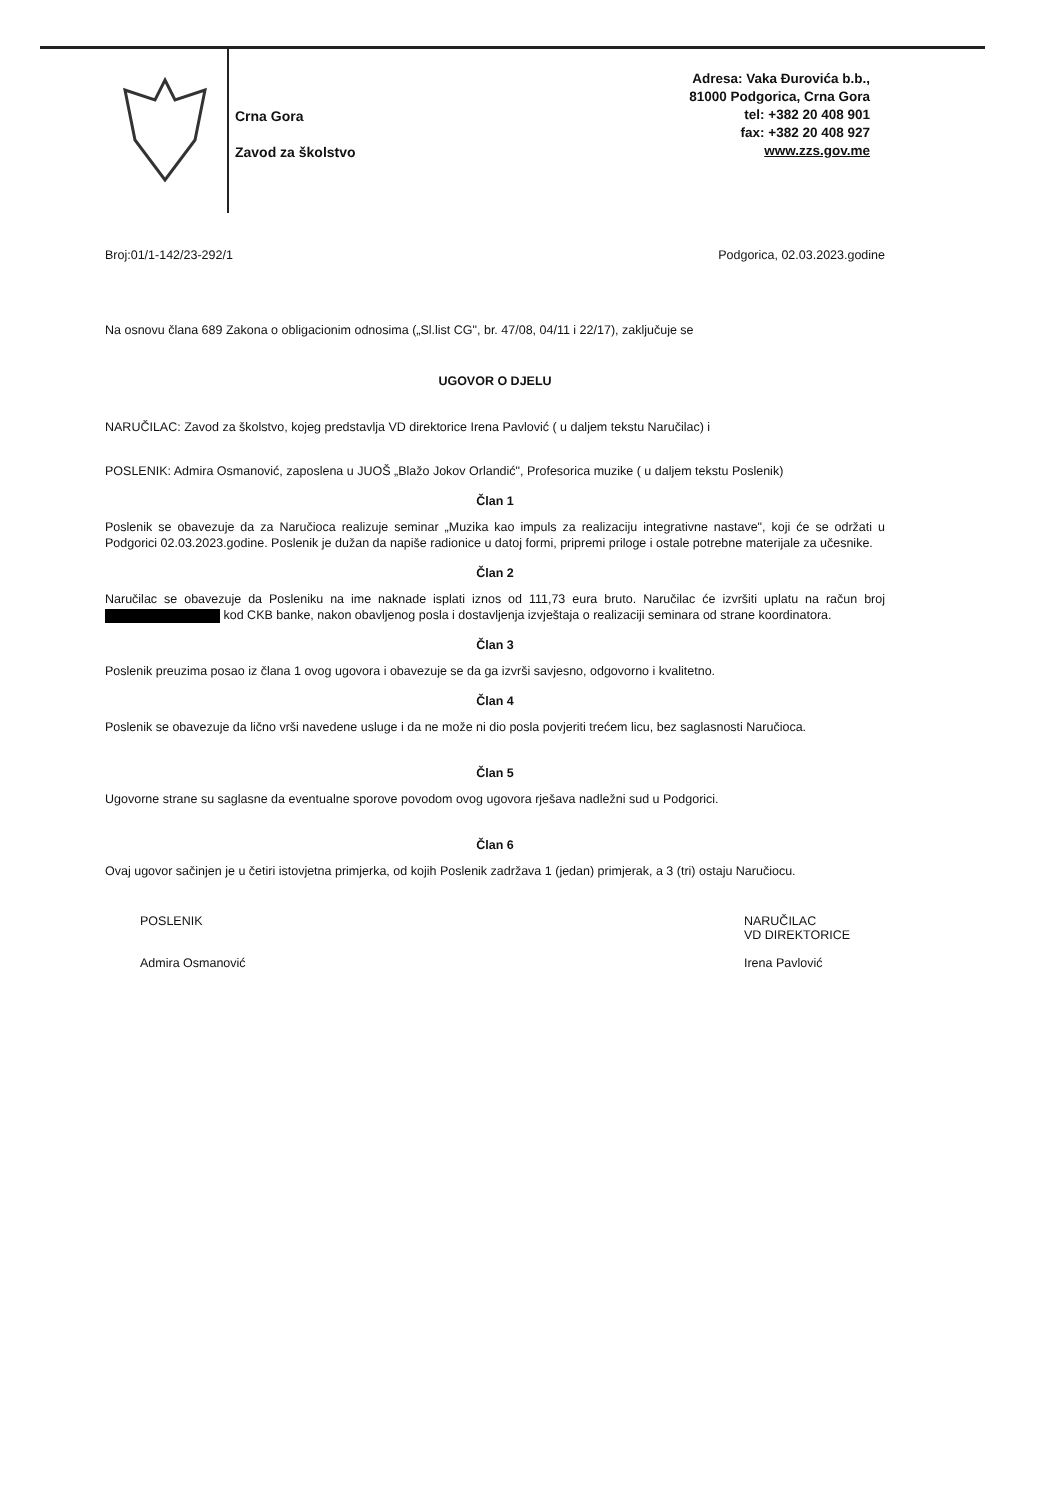Crna Gora
Zavod za školstvo
Adresa: Vaka Đurovića b.b.,
81000 Podgorica, Crna Gora
tel: +382 20 408 901
fax: +382 20 408 927
www.zzs.gov.me
Broj:01/1-142/23-292/1 Podgorica, 02.03.2023.godine
Na osnovu člana 689 Zakona o obligacionim odnosima („Sl.list CG", br. 47/08, 04/11 i 22/17), zaključuje se
UGOVOR O DJELU
NARUČILAC: Zavod za školstvo, kojeg predstavlja VD direktorice Irena Pavlović ( u daljem tekstu Naručilac) i
POSLENIK: Admira Osmanović, zaposlena u JUOŠ „Blažo Jokov Orlandić", Profesorica muzike ( u daljem tekstu Poslenik)
Član 1
Poslenik se obavezuje da za Naručioca realizuje seminar „Muzika kao impuls za realizaciju integrativne nastave", koji će se održati u Podgorici 02.03.2023.godine. Poslenik je dužan da napiše radionice u datoj formi, pripremi priloge i ostale potrebne materijale za učesnike.
Član 2
Naručilac se obavezuje da Posleniku na ime naknade isplati iznos od 111,73 eura bruto. Naručilac će izvršiti uplatu na račun broj kod CKB banke, nakon obavljenog posla i dostavljenja izvještaja o realizaciji seminara od strane koordinatora.
Član 3
Poslenik preuzima posao iz člana 1 ovog ugovora i obavezuje se da ga izvrši savjesno, odgovorno i kvalitetno.
Član 4
Poslenik se obavezuje da lično vrši navedene usluge i da ne može ni dio posla povjeriti trećem licu, bez saglasnosti Naručioca.
Član 5
Ugovorne strane su saglasne da eventualne sporove povodom ovog ugovora rješava nadležni sud u Podgorici.
Član 6
Ovaj ugovor sačinjen je u četiri istovjetna primjerka, od kojih Poslenik zadržava 1 (jedan) primjerak, a 3 (tri) ostaju Naručiocu.
POSLENIK
Admira Osmanović
NARUČILAC
VD DIREKTORICE
Irena Pavlović